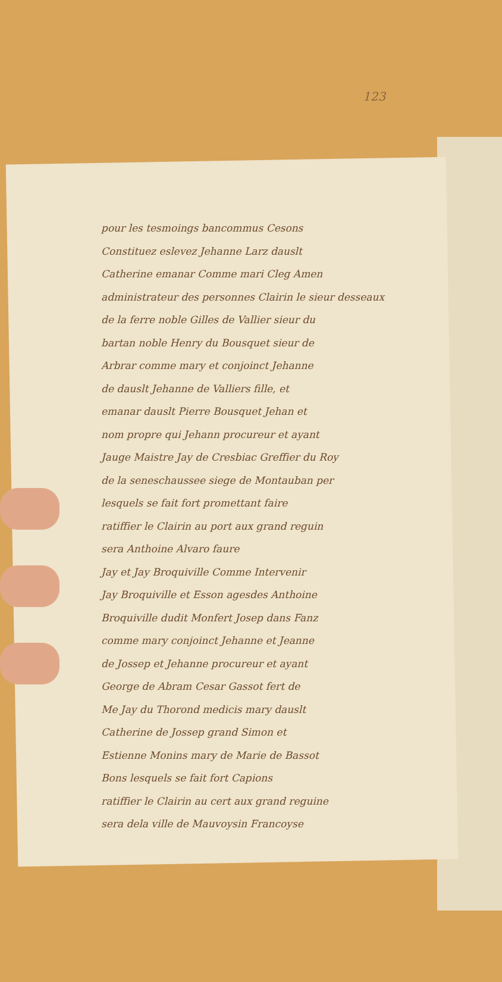123
pour les tesmoings bancommus Cesons
Constituez eslevez Jehanne Larz dauslt
Catherine emanar Comme mari Cleg Amen
administrateur des personnes Clairin le sieur desseaux
de la ferre noble Gilles de Vallier sieur du
bartan noble Henry du Bousquet sieur de
Arbrar comme mary et conjoinct Jehanne
de dauslt Jehanne de Valliers fille, et
emanar dauslt Pierre Bousquet Jehan et
nom propre qui Jehann procureur et ayant
Jauge Maistre Jay de Cresbiac Greffier du Roy
de la seneschaussee siege de Montauban per
lesquels se fait fort promettant faire
ratiffier le Clairin au port aux grand reguin
sera Anthoine Alvaro faure
Jay et Jay Broquiville Comme Intervenir
Jay Broquiville et Esson agesdes Anthoine
Broquiville dudit Monfert Josep dans Fanz
comme mary conjoinct Jehanne et Jeanne
de Jossep et Jehanne procureur et ayant
George de Abram Cesar Gassot fert de
Me Jay du Thorond medicis mary dauslt
Catherine de Jossep grand Simon et
Estienne Monins mary de Marie de Bassot
Bons lesquels se fait fort Capions
ratiffier le Clairin au cert aux grand reguine
sera dela ville de Mauvoysin Francoyse